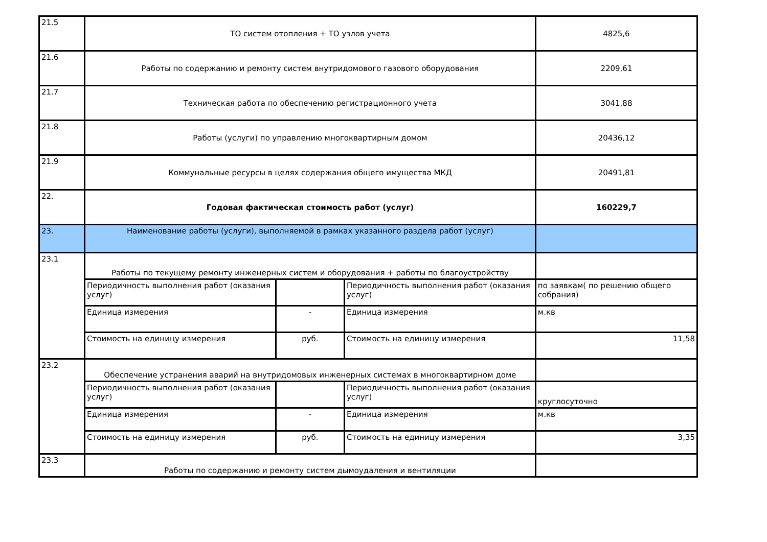| 21.5 | ТО систем отопления + ТО узлов учета | | | 4825,6 |
| 21.6 | Работы по содержанию и ремонту систем внутридомового газового оборудования | | | 2209,61 |
| 21.7 | Техническая работа по обеспечению регистрационного учета | | | 3041,88 |
| 21.8 | Работы (услуги) по управлению многоквартирным домом | | | 20436,12 |
| 21.9 | Коммунальные ресурсы в целях содержания общего имущества МКД | | | 20491,81 |
| 22. | Годовая фактическая стоимость работ (услуг) | | | 160229,7 |
| 23. | Наименование работы (услуги), выполняемой в рамках указанного раздела работ (услуг) | | | |
| 23.1 | Работы по текущему ремонту инженерных систем и оборудования + работы по благоустройству | | | |
| | Периодичность выполнения работ (оказания услуг) | | Периодичность выполнения работ (оказания услуг) | по заявкам( по решению общего собрания) |
| | Единица измерения | - | Единица измерения | м.кв |
| | Стоимость на единицу измерения | руб. | Стоимость на единицу измерения | 11,58 |
| 23.2 | Обеспечение устранения аварий на внутридомовых инженерных системах в многоквартирном доме | | | |
| | Периодичность выполнения работ (оказания услуг) | | Периодичность выполнения работ (оказания услуг) | круглосуточно |
| | Единица измерения | - | Единица измерения | м.кв |
| | Стоимость на единицу измерения | руб. | Стоимость на единицу измерения | 3,35 |
| 23.3 | Работы по содержанию и ремонту систем дымоудаления и вентиляции | | | |